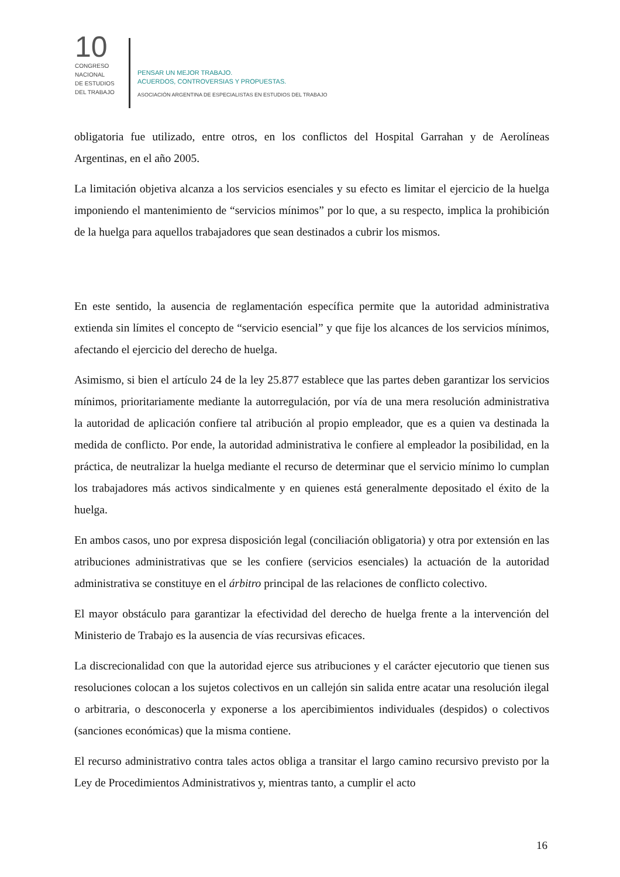10
CONGRESO
NACIONAL
DE ESTUDIOS
DEL TRABAJO
PENSAR UN MEJOR TRABAJO.
ACUERDOS, CONTROVERSIAS Y PROPUESTAS.
ASOCIACIÓN ARGENTINA DE ESPECIALISTAS EN ESTUDIOS DEL TRABAJO
obligatoria fue utilizado, entre otros, en los conflictos del Hospital Garrahan y de Aerolíneas Argentinas, en el año 2005.
La limitación objetiva alcanza a los servicios esenciales y su efecto es limitar el ejercicio de la huelga imponiendo el mantenimiento de “servicios mínimos” por lo que, a su respecto, implica la prohibición de la huelga para aquellos trabajadores que sean destinados a cubrir los mismos.
En este sentido, la ausencia de reglamentación específica permite que la autoridad administrativa extienda sin límites el concepto de “servicio esencial” y que fije los alcances de los servicios mínimos, afectando el ejercicio del derecho de huelga.
Asimismo, si bien el artículo 24 de la ley 25.877 establece que las partes deben garantizar los servicios mínimos, prioritariamente mediante la autorregulación, por vía de una mera resolución administrativa la autoridad de aplicación confiere tal atribución al propio empleador, que es a quien va destinada la medida de conflicto. Por ende, la autoridad administrativa le confiere al empleador la posibilidad, en la práctica, de neutralizar la huelga mediante el recurso de determinar que el servicio mínimo lo cumplan los trabajadores más activos sindicalmente y en quienes está generalmente depositado el éxito de la huelga.
En ambos casos, uno por expresa disposición legal (conciliación obligatoria) y otra por extensión en las atribuciones administrativas que se les confiere (servicios esenciales) la actuación de la autoridad administrativa se constituye en el árbitro principal de las relaciones de conflicto colectivo.
El mayor obstáculo para garantizar la efectividad del derecho de huelga frente a la intervención del Ministerio de Trabajo es la ausencia de vías recursivas eficaces.
La discrecionalidad con que la autoridad ejerce sus atribuciones y el carácter ejecutorio que tienen sus resoluciones colocan a los sujetos colectivos en un callejón sin salida entre acatar una resolución ilegal o arbitraria, o desconocerla y exponerse a los apercibimientos individuales (despidos) o colectivos (sanciones económicas) que la misma contiene.
El recurso administrativo contra tales actos obliga a transitar el largo camino recursivo previsto por la Ley de Procedimientos Administrativos y, mientras tanto, a cumplir el acto
16